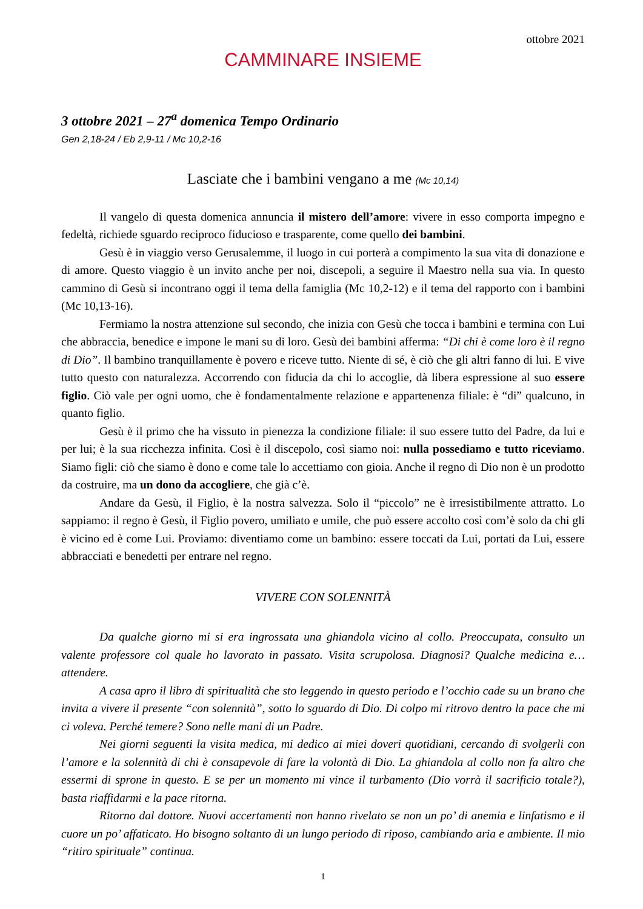ottobre 2021
CAMMINARE INSIEME
3 ottobre 2021 – 27<sup>a</sup> domenica Tempo Ordinario
Gen 2,18-24 / Eb 2,9-11 / Mc 10,2-16
Lasciate che i bambini vengano a me (Mc 10,14)
Il vangelo di questa domenica annuncia il mistero dell’amore: vivere in esso comporta impegno e fedeltà, richiede sguardo reciproco fiducioso e trasparente, come quello dei bambini.
Gesù è in viaggio verso Gerusalemme, il luogo in cui porterà a compimento la sua vita di donazione e di amore. Questo viaggio è un invito anche per noi, discepoli, a seguire il Maestro nella sua via. In questo cammino di Gesù si incontrano oggi il tema della famiglia (Mc 10,2-12) e il tema del rapporto con i bambini (Mc 10,13-16).
Fermiamo la nostra attenzione sul secondo, che inizia con Gesù che tocca i bambini e termina con Lui che abbraccia, benedice e impone le mani su di loro. Gesù dei bambini afferma: “Di chi è come loro è il regno di Dio”. Il bambino tranquillamente è povero e riceve tutto. Niente di sé, è ciò che gli altri fanno di lui. E vive tutto questo con naturalezza. Accorrendo con fiducia da chi lo accoglie, dà libera espressione al suo essere figlio. Ciò vale per ogni uomo, che è fondamentalmente relazione e appartenenza filiale: è “di” qualcuno, in quanto figlio.
Gesù è il primo che ha vissuto in pienezza la condizione filiale: il suo essere tutto del Padre, da lui e per lui; è la sua ricchezza infinita. Così è il discepolo, così siamo noi: nulla possediamo e tutto riceviamo. Siamo figli: ciò che siamo è dono e come tale lo accettiamo con gioia. Anche il regno di Dio non è un prodotto da costruire, ma un dono da accogliere, che già c’è.
Andare da Gesù, il Figlio, è la nostra salvezza. Solo il “piccolo” ne è irresistibilmente attratto. Lo sappiamo: il regno è Gesù, il Figlio povero, umiliato e umile, che può essere accolto così com’è solo da chi gli è vicino ed è come Lui. Proviamo: diventiamo come un bambino: essere toccati da Lui, portati da Lui, essere abbracciati e benedetti per entrare nel regno.
VIVERE CON SOLENNITÀ
Da qualche giorno mi si era ingrossata una ghiandola vicino al collo. Preoccupata, consulto un valente professore col quale ho lavorato in passato. Visita scrupolosa. Diagnosi? Qualche medicina e… attendere.
A casa apro il libro di spiritualità che sto leggendo in questo periodo e l’occhio cade su un brano che invita a vivere il presente “con solennità”, sotto lo sguardo di Dio. Di colpo mi ritrovo dentro la pace che mi ci voleva. Perché temere? Sono nelle mani di un Padre.
Nei giorni seguenti la visita medica, mi dedico ai miei doveri quotidiani, cercando di svolgerli con l’amore e la solennità di chi è consapevole di fare la volontà di Dio. La ghiandola al collo non fa altro che essermi di sprone in questo. E se per un momento mi vince il turbamento (Dio vorrà il sacrificio totale?), basta riaffidarmi e la pace ritorna.
Ritorno dal dottore. Nuovi accertamenti non hanno rivelato se non un po’ di anemia e linfatismo e il cuore un po’ affaticato. Ho bisogno soltanto di un lungo periodo di riposo, cambiando aria e ambiente. Il mio “ritiro spirituale” continua.
1